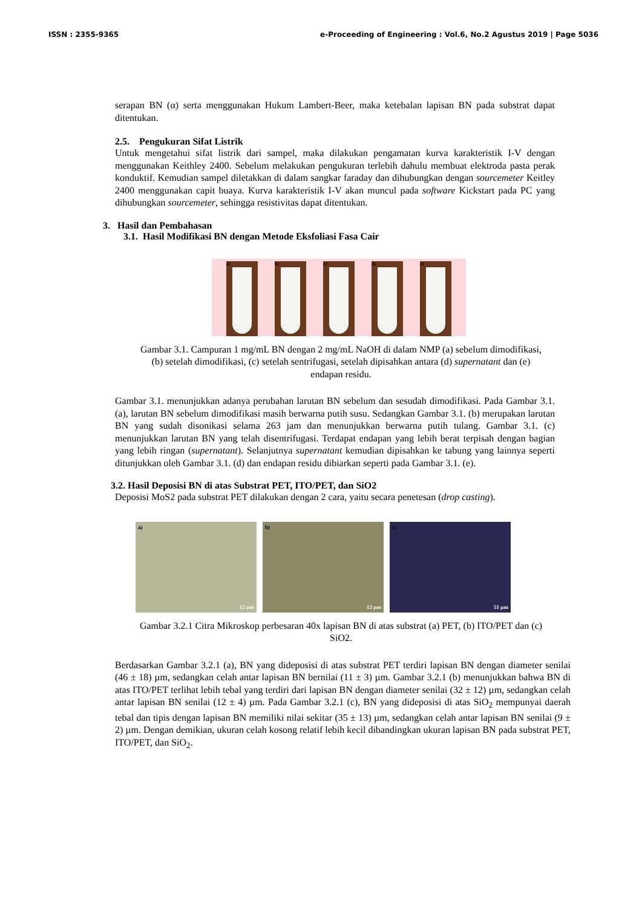ISSN : 2355-9365 e-Proceeding of Engineering : Vol.6, No.2 Agustus 2019 | Page 5036
serapan BN (α) serta menggunakan Hukum Lambert-Beer, maka ketebalan lapisan BN pada substrat dapat ditentukan.
2.5. Pengukuran Sifat Listrik
Untuk mengetahui sifat listrik dari sampel, maka dilakukan pengamatan kurva karakteristik I-V dengan menggunakan Keithley 2400. Sebelum melakukan pengukuran terlebih dahulu membuat elektroda pasta perak konduktif. Kemudian sampel diletakkan di dalam sangkar faraday dan dihubungkan dengan sourcemeter Keitley 2400 menggunakan capit buaya. Kurva karakteristik I-V akan muncul pada software Kickstart pada PC yang dihubungkan sourcemeter, sehingga resistivitas dapat ditentukan.
3. Hasil dan Pembahasan
3.1. Hasil Modifikasi BN dengan Metode Eksfoliasi Fasa Cair
a) b) c) d) e)
Gambar 3.1. Campuran 1 mg/mL BN dengan 2 mg/mL NaOH di dalam NMP (a) sebelum dimodifikasi, (b) setelah dimodifikasi, (c) setelah sentrifugasi, setelah dipisahkan antara (d) supernatant dan (e) endapan residu.
Gambar 3.1. menunjukkan adanya perubahan larutan BN sebelum dan sesudah dimodifikasi. Pada Gambar 3.1. (a), larutan BN sebelum dimodifikasi masih berwarna putih susu. Sedangkan Gambar 3.1. (b) merupakan larutan BN yang sudah disonikasi selama 263 jam dan menunjukkan berwarna putih tulang. Gambar 3.1. (c) menunjukkan larutan BN yang telah disentrifugasi. Terdapat endapan yang lebih berat terpisah dengan bagian yang lebih ringan (supernatant). Selanjutnya supernatant kemudian dipisahkan ke tabung yang lainnya seperti ditunjukkan oleh Gambar 3.1. (d) dan endapan residu dibiarkan seperti pada Gambar 3.1. (e).
3.2. Hasil Deposisi BN di atas Substrat PET, ITO/PET, dan SiO2
Deposisi MoS2 pada substrat PET dilakukan dengan 2 cara, yaitu secara penetesan (drop casting).
a)
12 µm
b)
12 µm
c)
51 µm
Gambar 3.2.1 Citra Mikroskop perbesaran 40x lapisan BN di atas substrat (a) PET, (b) ITO/PET dan (c) SiO2.
Berdasarkan Gambar 3.2.1 (a), BN yang dideposisi di atas substrat PET terdiri lapisan BN dengan diameter senilai (46 ± 18) µm, sedangkan celah antar lapisan BN bernilai (11 ± 3) µm. Gambar 3.2.1 (b) menunjukkan bahwa BN di atas ITO/PET terlihat lebih tebal yang terdiri dari lapisan BN dengan diameter senilai (32 ± 12) µm, sedangkan celah antar lapisan BN senilai (12 ± 4) µm. Pada Gambar 3.2.1 (c), BN yang dideposisi di atas SiO<sub>2</sub> mempunyai daerah tebal dan tipis dengan lapisan BN memiliki nilai sekitar (35 ± 13) µm, sedangkan celah antar lapisan BN senilai (9 ± 2) µm. Dengan demikian, ukuran celah kosong relatif lebih kecil dibandingkan ukuran lapisan BN pada substrat PET, ITO/PET, dan SiO<sub>2</sub>.